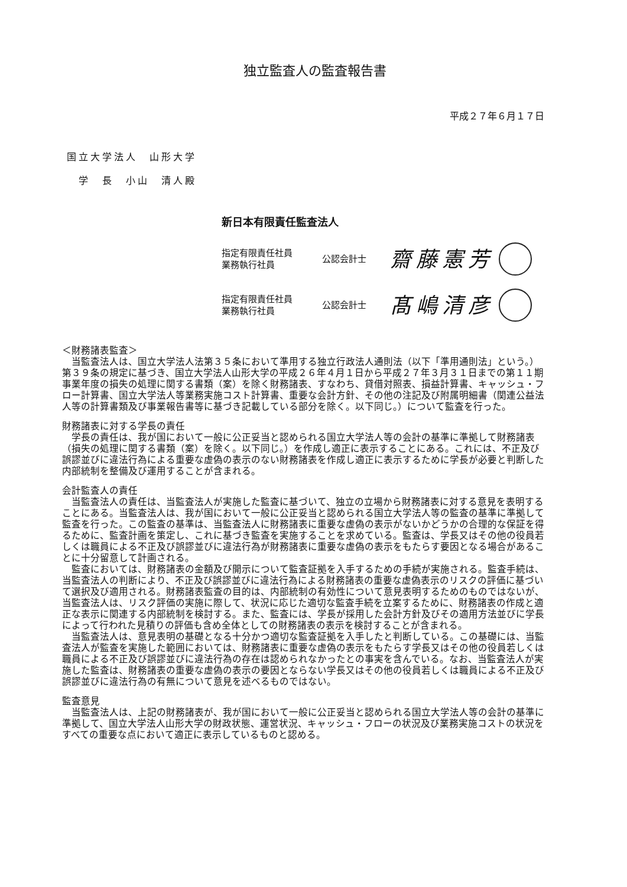独立監査人の監査報告書
平成２７年６月１７日
国立大学法人　山形大学
　学　長　小山　清人殿
新日本有限責任監査法人
指定有限責任社員
業務執行社員
公認会計士
齋藤憲芳
指定有限責任社員
業務執行社員
公認会計士
髙嶋清彦
＜財務諸表監査＞
当監査法人は、国立大学法人法第３５条において準用する独立行政法人通則法（以下「準用通則法」という。）第３９条の規定に基づき、国立大学法人山形大学の平成２６年４月１日から平成２７年３月３１日までの第１１期事業年度の損失の処理に関する書類（案）を除く財務諸表、すなわち、貸借対照表、損益計算書、キャッシュ・フロー計算書、国立大学法人等業務実施コスト計算書、重要な会計方針、その他の注記及び附属明細書（関連公益法人等の計算書類及び事業報告書等に基づき記載している部分を除く。以下同じ。）について監査を行った。
財務諸表に対する学長の責任
学長の責任は、我が国において一般に公正妥当と認められる国立大学法人等の会計の基準に準拠して財務諸表（損失の処理に関する書類（案）を除く。以下同じ。）を作成し適正に表示することにある。これには、不正及び誤謬並びに違法行為による重要な虚偽の表示のない財務諸表を作成し適正に表示するために学長が必要と判断した内部統制を整備及び運用することが含まれる。
会計監査人の責任
当監査法人の責任は、当監査法人が実施した監査に基づいて、独立の立場から財務諸表に対する意見を表明することにある。当監査法人は、我が国において一般に公正妥当と認められる国立大学法人等の監査の基準に準拠して監査を行った。この監査の基準は、当監査法人に財務諸表に重要な虚偽の表示がないかどうかの合理的な保証を得るために、監査計画を策定し、これに基づき監査を実施することを求めている。監査は、学長又はその他の役員若しくは職員による不正及び誤謬並びに違法行為が財務諸表に重要な虚偽の表示をもたらす要因となる場合があることに十分留意して計画される。
監査においては、財務諸表の金額及び開示について監査証拠を入手するための手続が実施される。監査手続は、当監査法人の判断により、不正及び誤謬並びに違法行為による財務諸表の重要な虚偽表示のリスクの評価に基づいて選択及び適用される。財務諸表監査の目的は、内部統制の有効性について意見表明するためのものではないが、当監査法人は、リスク評価の実施に際して、状況に応じた適切な監査手続を立案するために、財務諸表の作成と適正な表示に関連する内部統制を検討する。また、監査には、学長が採用した会計方針及びその適用方法並びに学長によって行われた見積りの評価も含め全体としての財務諸表の表示を検討することが含まれる。
当監査法人は、意見表明の基礎となる十分かつ適切な監査証拠を入手したと判断している。この基礎には、当監査法人が監査を実施した範囲においては、財務諸表に重要な虚偽の表示をもたらす学長又はその他の役員若しくは職員による不正及び誤謬並びに違法行為の存在は認められなかったとの事実を含んでいる。なお、当監査法人が実施した監査は、財務諸表の重要な虚偽の表示の要因とならない学長又はその他の役員若しくは職員による不正及び誤謬並びに違法行為の有無について意見を述べるものではない。
監査意見
当監査法人は、上記の財務諸表が、我が国において一般に公正妥当と認められる国立大学法人等の会計の基準に準拠して、国立大学法人山形大学の財政状態、運営状況、キャッシュ・フローの状況及び業務実施コストの状況をすべての重要な点において適正に表示しているものと認める。